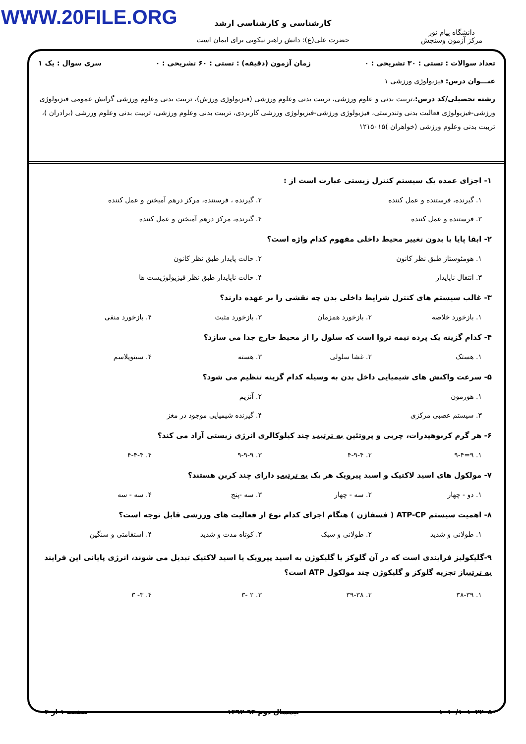WWW.20FILE.ORG
دانشگاه پیام نور
مرکز آزمون وسنجش
کارشناسی و کارشناسی ارشد
حضرت علی(ع): دانش راهبر نیکویی برای ایمان است
تعداد سوالات : تستی : ۳۰ تشریحی : ۰ زمان آزمون (دقیقه) : تستی : ۶۰ تشریحی : ۰ سری سوال : یک ۱
عنـــوان درس: فیزیولوژی ورزشی ۱
رشته تحصیلی/کد درس:،تربیت بدنی و علوم ورزشی، تربیت بدنی وعلوم ورزشی (فیزیولوژی ورزش)، تربیت بدنی وعلوم ورزشی گرایش عمومی فیزیولوژی ورزشی-فیزیولوژی فعالیت بدنی وتندرستی، فیزیولوژی ورزشی-فیزیولوژی ورزشی کاربردی، تربیت بدنی وعلوم ورزشی، تربیت بدنی وعلوم ورزشی (برادران )، تربیت بدنی وعلوم ورزشی (خواهران )۱۲۱۵۰۱۵
۱- اجزای عمده یک سیستم کنترل زیستی عبارت است از :
۱. گیرنده، فرستنده و عمل کننده ۲. گیرنده ، فرستنده، مرکز درهم آمیختن و عمل کننده ۳. فرستنده و عمل کننده ۴. گیرنده، مرکز درهم آمیختن و عمل کننده
۲- ابقا پایا یا بدون تغییر محیط داخلی مفهوم کدام واژه است؟
۱. هومئوستاز طبق نظر کانون ۲. حالت پایدار طبق نظر کانون ۳. انتقال ناپایدار ۴. حالت ناپایدار طبق نظر فیزیولوژیست ها
۳- غالب سیستم های کنترل شرایط داخلی بدن چه نقشی را بر عهده دارند؟
۱. بازخورد خلاصه ۲. بازخورد همزمان ۳. بازخورد مثبت ۴. بازخورد منفی
۴- کدام گزینه یک پرده نیمه تروا است که سلول را از محیط خارج جدا می سازد؟
۱. هستک ۲. غشا سلولی ۳. هسته ۴. سیتوپلاسم
۵- سرعت واکنش های شیمیایی داخل بدن به وسیله کدام گزینه تنظیم می شود؟
۱. هورمون ۲. آنزیم ۳. سیستم عصبی مرکزی ۴. گیرنده شیمیایی موجود در مغز
۶- هر گرم کربوهیدرات، چربی و پروتئین به ترتیب چند کیلوکالری انرژی زیستی آزاد می کند؟
۱. ۹=۹-۴ ۲. ۴-۹-۴ ۳. ۹-۹-۹ ۴. ۴-۴-۴
۷- مولکول های اسید لاکتیک و اسید پیرویک هر یک به ترتیب دارای چند کربن هستند؟
۱. دو - چهار ۲. سه - چهار ۳. سه -پنج ۴. سه - سه
۸- اهمیت سیستم ATP-CP ( فسفاژن ) هنگام اجرای کدام نوع از فعالیت های ورزشی قابل توجه است؟
۱. طولانی و شدید ۲. طولانی و سبک ۳. کوتاه مدت و شدید ۴. استقامتی و سنگین
۹-گلیکولیز فرایندی است که در آن گلوکز یا گلیکوژن به اسید پیرویک یا اسید لاکتیک تبدیل می شوند، انرژی پایانی این فرایند به ترتیباز تجزیه گلوکز و گلیکوژن چند مولکول ATP است؟
۱. ۳۸-۳۹ ۲. ۳۹-۳۸ ۳. ۲ -۳ ۴. ۳- ۳
۱۰۱۰/۱۰۱۰۲۲۰۸۰ نیمسال دوم ۹۳-۱۳۹۲ صفحه ۱ از ۴